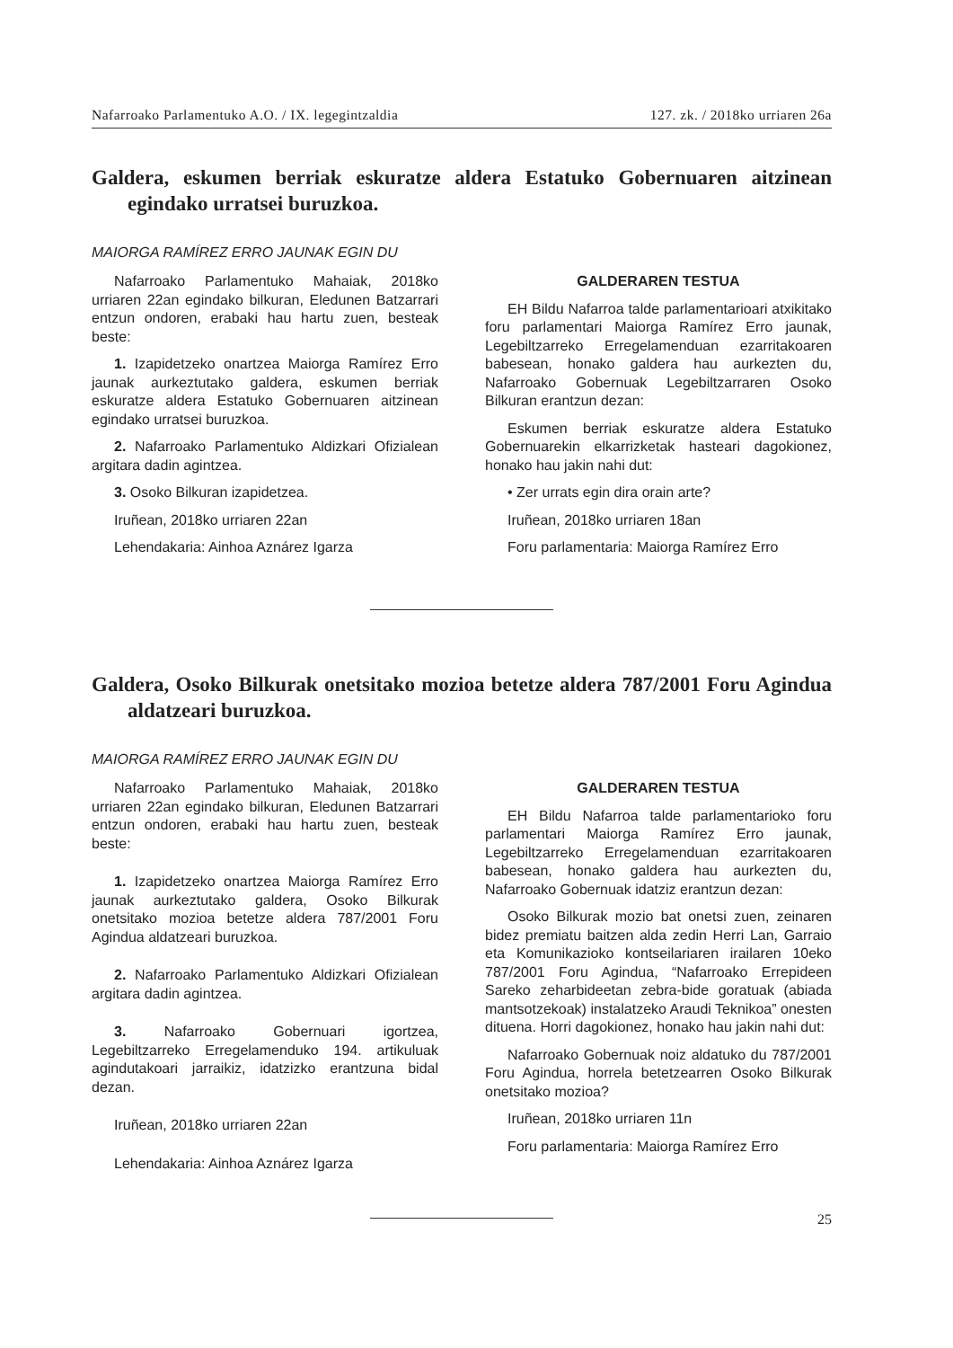Nafarroako Parlamentuko A.O. / IX. legegintzaldia 127. zk. / 2018ko urriaren 26a
Galdera, eskumen berriak eskuratze aldera Estatuko Gobernuaren aitzinean egindako urratsei buruzkoa.
MAIORGA RAMÍREZ ERRO JAUNAK EGIN DU
Nafarroako Parlamentuko Mahaiak, 2018ko urriaren 22an egindako bilkuran, Eledunen Batzarrari entzun ondoren, erabaki hau hartu zuen, besteak beste:
1. Izapidetzeko onartzea Maiorga Ramírez Erro jaunak aurkeztutako galdera, eskumen berriak eskuratze aldera Estatuko Gobernuaren aitzinean egindako urratsei buruzkoa.
2. Nafarroako Parlamentuko Aldizkari Ofizialean argitara dadin agintzea.
3. Osoko Bilkuran izapidetzea.
Iruñean, 2018ko urriaren 22an
Lehendakaria: Ainhoa Aznárez Igarza
GALDERAREN TESTUA
EH Bildu Nafarroa talde parlamentarioari atxikitako foru parlamentari Maiorga Ramírez Erro jaunak, Legebiltzarreko Erregelamenduan ezarritakoaren babesean, honako galdera hau aurkezten du, Nafarroako Gobernuak Legebiltzarraren Osoko Bilkuran erantzun dezan:
Eskumen berriak eskuratze aldera Estatuko Gobernuarekin elkarrizketak hasteari dagokionez, honako hau jakin nahi dut:
• Zer urrats egin dira orain arte?
Iruñean, 2018ko urriaren 18an
Foru parlamentaria: Maiorga Ramírez Erro
Galdera, Osoko Bilkurak onetsitako mozioa betetze aldera 787/2001 Foru Agindua aldatzeari buruzkoa.
MAIORGA RAMÍREZ ERRO JAUNAK EGIN DU
Nafarroako Parlamentuko Mahaiak, 2018ko urriaren 22an egindako bilkuran, Eledunen Batzarrari entzun ondoren, erabaki hau hartu zuen, besteak beste:
1. Izapidetzeko onartzea Maiorga Ramírez Erro jaunak aurkeztutako galdera, Osoko Bilkurak onetsitako mozioa betetze aldera 787/2001 Foru Agindua aldatzeari buruzkoa.
2. Nafarroako Parlamentuko Aldizkari Ofizialean argitara dadin agintzea.
3. Nafarroako Gobernuari igortzea, Legebiltzarreko Erregelamenduko 194. artikuluak agindutakoari jarraikiz, idatzizko erantzuna bidal dezan.
Iruñean, 2018ko urriaren 22an
Lehendakaria: Ainhoa Aznárez Igarza
GALDERAREN TESTUA
EH Bildu Nafarroa talde parlamentarioko foru parlamentari Maiorga Ramírez Erro jaunak, Legebiltzarreko Erregelamenduan ezarritakoaren babesean, honako galdera hau aurkezten du, Nafarroako Gobernuak idatziz erantzun dezan:
Osoko Bilkurak mozio bat onetsi zuen, zeinaren bidez premiatu baitzen alda zedin Herri Lan, Garraio eta Komunikazioko kontseilariaren irailaren 10eko 787/2001 Foru Agindua, “Nafarroako Errepideen Sareko zeharbideetan zebra-bide goratuak (abiada mantsotzekoak) instalatzeko Araudi Teknikoa” onesten dituena. Horri dagokionez, honako hau jakin nahi dut:
Nafarroako Gobernuak noiz aldatuko du 787/2001 Foru Agindua, horrela betetzearren Osoko Bilkurak onetsitako mozioa?
Iruñean, 2018ko urriaren 11n
Foru parlamentaria: Maiorga Ramírez Erro
25